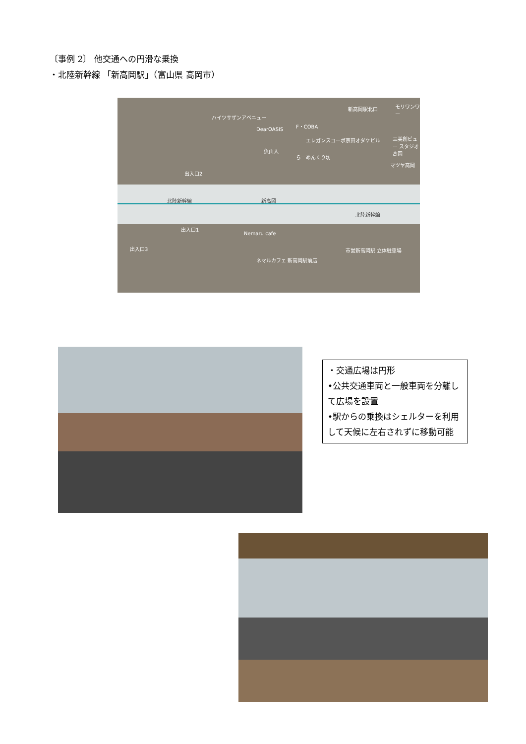〔事例 2〕 他交通への円滑な乗換
・北陸新幹線 「新高岡駅」（富山県 高岡市）
新高岡駅北口 モリワンワー
ハイツサザンアベニュー
DearOASIS
F・COBA
エレガンスコーポ京田オダケビル
魚山人
らーめんくり坊
三美創ビュー スタジオ高岡
マツヤ高岡
出入口2
北陸新幹線 新高岡
北陸新幹線
出入口1
Nemaru cafe
出入口3 市営新高岡駅 立体駐車場
ネマルカフェ 新高岡駅前店
・交通広場は円形
•公共交通車両と一般車両を分離して広場を設置
•駅からの乗換はシェルターを利用して天候に左右されずに移動可能